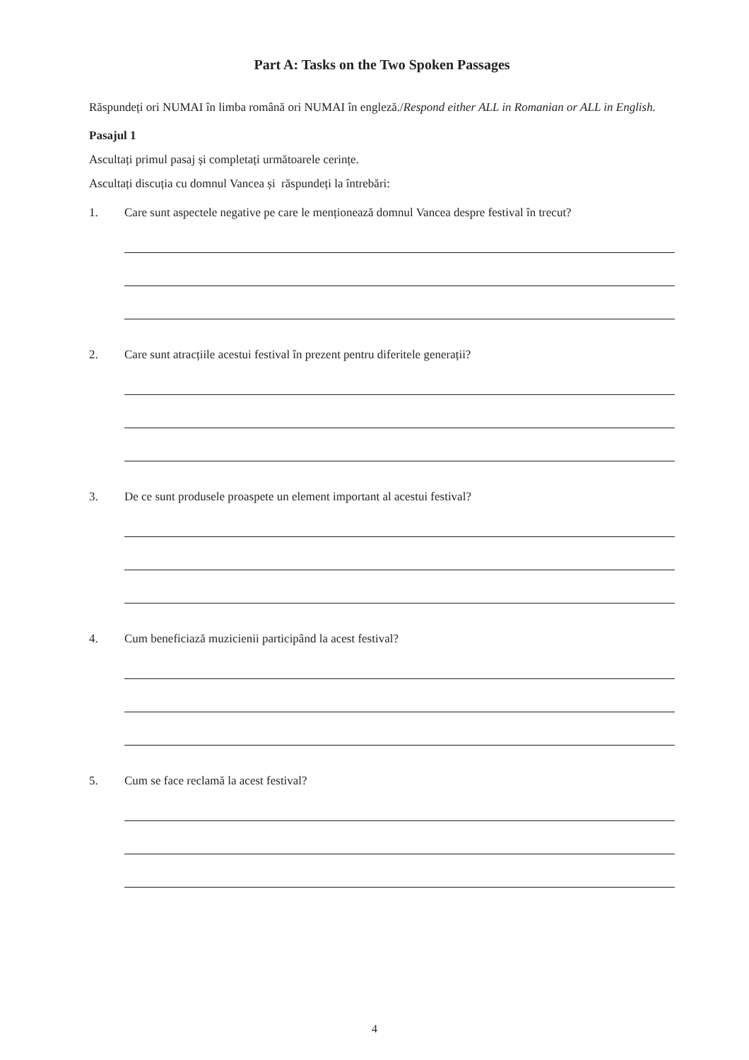Part A: Tasks on the Two Spoken Passages
Răspundeți ori NUMAI în limba română ori NUMAI în engleză./Respond either ALL in Romanian or ALL in English.
Pasajul 1
Ascultați primul pasaj și completați următoarele cerințe.
Ascultați discuția cu domnul Vancea și răspundeți la întrebări:
1. Care sunt aspectele negative pe care le menționează domnul Vancea despre festival în trecut?
2. Care sunt atracțiile acestui festival în prezent pentru diferitele generații?
3. De ce sunt produsele proaspete un element important al acestui festival?
4. Cum beneficiază muzicienii participând la acest festival?
5. Cum se face reclamă la acest festival?
4